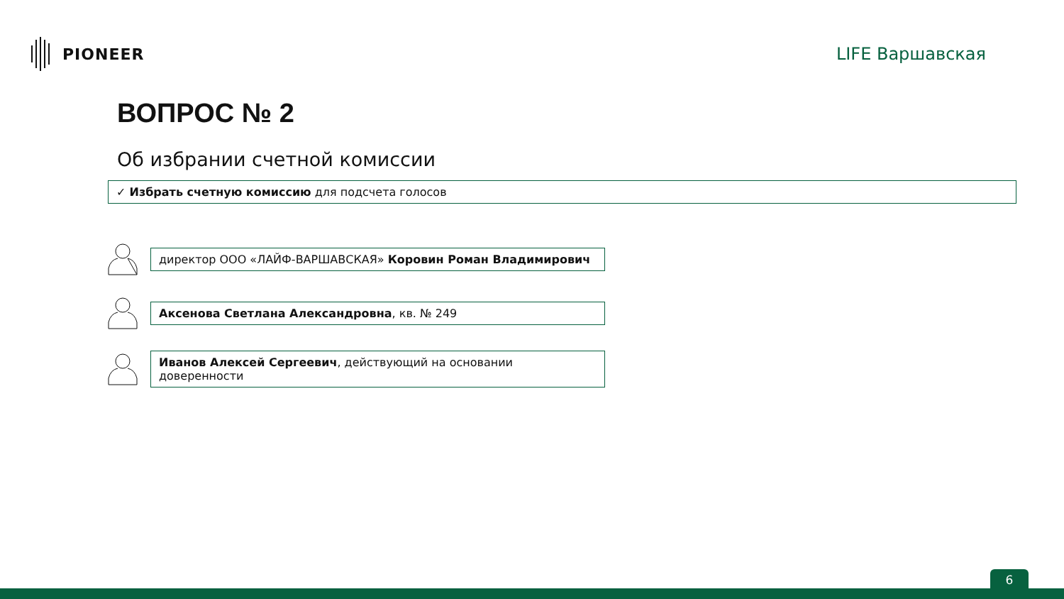PIONEER LIFE Варшавская
ВОПРОС № 2
Об избрании счетной комиссии
✓ Избрать счетную комиссию для подсчета голосов
директор ООО «ЛАЙФ-ВАРШАВСКАЯ» Коровин Роман Владимирович
Аксенова Светлана Александровна, кв. № 249
Иванов Алексей Сергеевич, действующий на основании доверенности
6